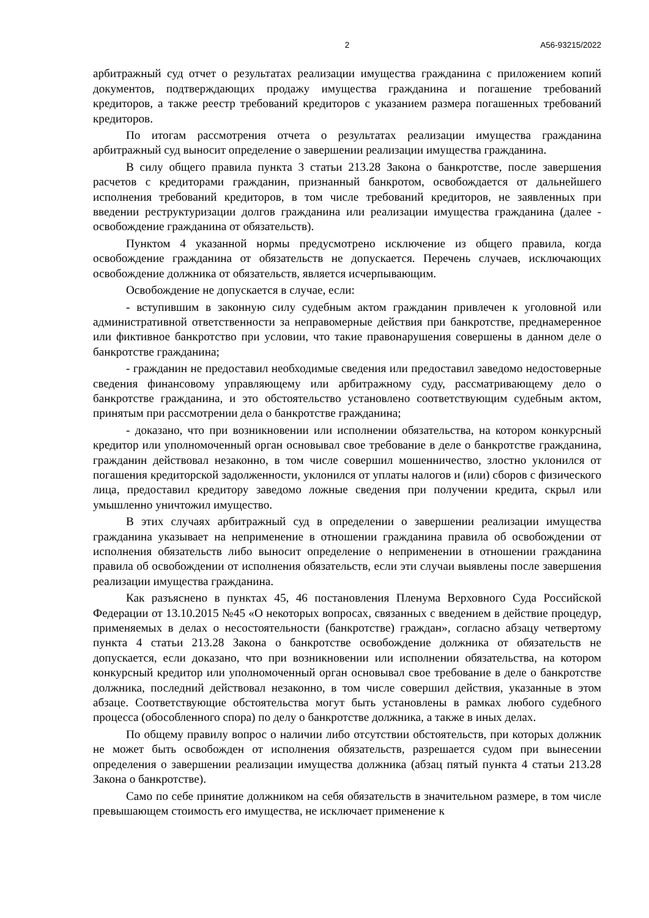2 А56-93215/2022
арбитражный суд отчет о результатах реализации имущества гражданина с приложением копий документов, подтверждающих продажу имущества гражданина и погашение требований кредиторов, а также реестр требований кредиторов с указанием размера погашенных требований кредиторов.
По итогам рассмотрения отчета о результатах реализации имущества гражданина арбитражный суд выносит определение о завершении реализации имущества гражданина.
В силу общего правила пункта 3 статьи 213.28 Закона о банкротстве, после завершения расчетов с кредиторами гражданин, признанный банкротом, освобождается от дальнейшего исполнения требований кредиторов, в том числе требований кредиторов, не заявленных при введении реструктуризации долгов гражданина или реализации имущества гражданина (далее - освобождение гражданина от обязательств).
Пунктом 4 указанной нормы предусмотрено исключение из общего правила, когда освобождение гражданина от обязательств не допускается. Перечень случаев, исключающих освобождение должника от обязательств, является исчерпывающим.
Освобождение не допускается в случае, если:
- вступившим в законную силу судебным актом гражданин привлечен к уголовной или административной ответственности за неправомерные действия при банкротстве, преднамеренное или фиктивное банкротство при условии, что такие правонарушения совершены в данном деле о банкротстве гражданина;
- гражданин не предоставил необходимые сведения или предоставил заведомо недостоверные сведения финансовому управляющему или арбитражному суду, рассматривающему дело о банкротстве гражданина, и это обстоятельство установлено соответствующим судебным актом, принятым при рассмотрении дела о банкротстве гражданина;
- доказано, что при возникновении или исполнении обязательства, на котором конкурсный кредитор или уполномоченный орган основывал свое требование в деле о банкротстве гражданина, гражданин действовал незаконно, в том числе совершил мошенничество, злостно уклонился от погашения кредиторской задолженности, уклонился от уплаты налогов и (или) сборов с физического лица, предоставил кредитору заведомо ложные сведения при получении кредита, скрыл или умышленно уничтожил имущество.
В этих случаях арбитражный суд в определении о завершении реализации имущества гражданина указывает на неприменение в отношении гражданина правила об освобождении от исполнения обязательств либо выносит определение о неприменении в отношении гражданина правила об освобождении от исполнения обязательств, если эти случаи выявлены после завершения реализации имущества гражданина.
Как разъяснено в пунктах 45, 46 постановления Пленума Верховного Суда Российской Федерации от 13.10.2015 №45 «О некоторых вопросах, связанных с введением в действие процедур, применяемых в делах о несостоятельности (банкротстве) граждан», согласно абзацу четвертому пункта 4 статьи 213.28 Закона о банкротстве освобождение должника от обязательств не допускается, если доказано, что при возникновении или исполнении обязательства, на котором конкурсный кредитор или уполномоченный орган основывал свое требование в деле о банкротстве должника, последний действовал незаконно, в том числе совершил действия, указанные в этом абзаце. Соответствующие обстоятельства могут быть установлены в рамках любого судебного процесса (обособленного спора) по делу о банкротстве должника, а также в иных делах.
По общему правилу вопрос о наличии либо отсутствии обстоятельств, при которых должник не может быть освобожден от исполнения обязательств, разрешается судом при вынесении определения о завершении реализации имущества должника (абзац пятый пункта 4 статьи 213.28 Закона о банкротстве).
Само по себе принятие должником на себя обязательств в значительном размере, в том числе превышающем стоимость его имущества, не исключает применение к